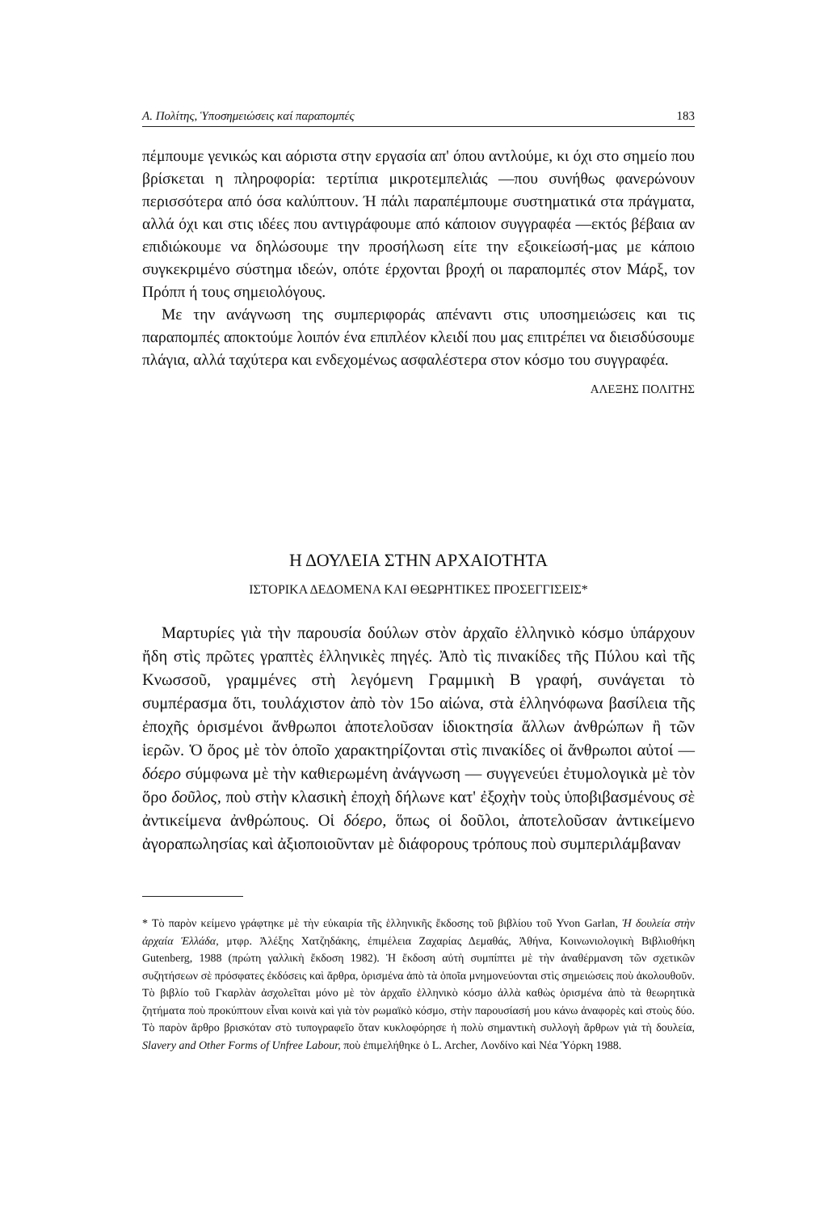Α. Πολίτης, Ὑποσημειώσεις καί παραπομπές 183
πέμπουμε γενικώς και αόριστα στην εργασία απ' όπου αντλούμε, κι όχι στο σημείο που βρίσκεται η πληροφορία: τερτίπια μικροτεμπελιάς —που συνήθως φανερώνουν περισσότερα από όσα καλύπτουν. Ή πάλι παραπέμπουμε συστηματικά στα πράγματα, αλλά όχι και στις ιδέες που αντιγράφουμε από κάποιον συγγραφέα —εκτός βέβαια αν επιδιώκουμε να δηλώσουμε την προσήλωση είτε την εξοικείωσή-μας με κάποιο συγκεκριμένο σύστημα ιδεών, οπότε έρχονται βροχή οι παραπομπές στον Μάρξ, τον Πρόππ ή τους σημειολόγους.
Με την ανάγνωση της συμπεριφοράς απέναντι στις υποσημειώσεις και τις παραπομπές αποκτούμε λοιπόν ένα επιπλέον κλειδί που μας επιτρέπει να διεισδύσουμε πλάγια, αλλά ταχύτερα και ενδεχομένως ασφαλέστερα στον κόσμο του συγγραφέα.
ΑΛΕΞΗΣ ΠΟΛΙΤΗΣ
Η ΔΟΥΛΕΙΑ ΣΤΗΝ ΑΡΧΑΙΟΤΗΤΑ
ΙΣΤΟΡΙΚΑ ΔΕΔΟΜΕΝΑ ΚΑΙ ΘΕΩΡΗΤΙΚΕΣ ΠΡΟΣΕΓΓΙΣΕΙΣ*
Μαρτυρίες γιὰ τὴν παρουσία δούλων στὸν ἀρχαῖο ἑλληνικὸ κόσμο ὑπάρχουν ἤδη στὶς πρῶτες γραπτὲς ἑλληνικὲς πηγές. Ἀπὸ τὶς πινακίδες τῆς Πύλου καὶ τῆς Κνωσσοῦ, γραμμένες στὴ λεγόμενη Γραμμικὴ Β γραφή, συνάγεται τὸ συμπέρασμα ὅτι, τουλάχιστον ἀπὸ τὸν 15ο αἰώνα, στὰ ἑλληνόφωνα βασίλεια τῆς ἐποχῆς ὁρισμένοι ἄνθρωποι ἀποτελοῦσαν ἰδιοκτησία ἄλλων ἀνθρώπων ἢ τῶν ἱερῶν. Ὁ ὅρος μὲ τὸν ὁποῖο χαρακτηρίζονται στὶς πινακίδες οἱ ἄνθρωποι αὐτοί — δόερο σύμφωνα μὲ τὴν καθιερωμένη ἀνάγνωση — συγγενεύει ἐτυμολογικὰ μὲ τὸν ὅρο δοῦλος, ποὺ στὴν κλασικὴ ἐποχὴ δήλωνε κατ' ἐξοχὴν τοὺς ὑποβιβασμένους σὲ ἀντικείμενα ἀνθρώπους. Οἱ δόερο, ὅπως οἱ δοῦλοι, ἀποτελοῦσαν ἀντικείμενο ἀγοραπωλησίας καὶ ἀξιοποιοῦνταν μὲ διάφορους τρόπους ποὺ συμπεριλάμβαναν
* Τὸ παρὸν κείμενο γράφτηκε μὲ τὴν εὐκαιρία τῆς ἑλληνικῆς ἔκδοσης τοῦ βιβλίου τοῦ Yvon Garlan, Ἡ δουλεία στὴν ἀρχαία Ἑλλάδα, μτφρ. Ἀλέξης Χατζηδάκης, ἐπιμέλεια Ζαχαρίας Δεμαθάς, Ἀθήνα, Κοινωνιολογικὴ Βιβλιοθήκη Gutenberg, 1988 (πρώτη γαλλικὴ ἔκδοση 1982). Ἡ ἔκδοση αὐτὴ συμπίπτει μὲ τὴν ἀναθέρμανση τῶν σχετικῶν συζητήσεων σὲ πρόσφατες ἐκδόσεις καὶ ἄρθρα, ὁρισμένα ἀπὸ τὰ ὁποῖα μνημονεύονται στὶς σημειώσεις ποὺ ἀκολουθοῦν. Τὸ βιβλίο τοῦ Γκαρλὰν ἀσχολεῖται μόνο μὲ τὸν ἀρχαῖο ἑλληνικὸ κόσμο ἀλλὰ καθὼς ὁρισμένα ἀπὸ τὰ θεωρητικὰ ζητήματα ποὺ προκύπτουν εἶναι κοινὰ καὶ γιὰ τὸν ρωμαϊκὸ κόσμο, στὴν παρουσίασή μου κάνω ἀναφορὲς καὶ στοὺς δύο. Τὸ παρὸν ἄρθρο βρισκόταν στὸ τυπογραφεῖο ὅταν κυκλοφόρησε ἡ πολὺ σημαντικὴ συλλογὴ ἄρθρων γιὰ τὴ δουλεία, Slavery and Other Forms of Unfree Labour, ποὺ ἐπιμελήθηκε ὁ L. Archer, Λονδίνο καὶ Νέα Ὑόρκη 1988.